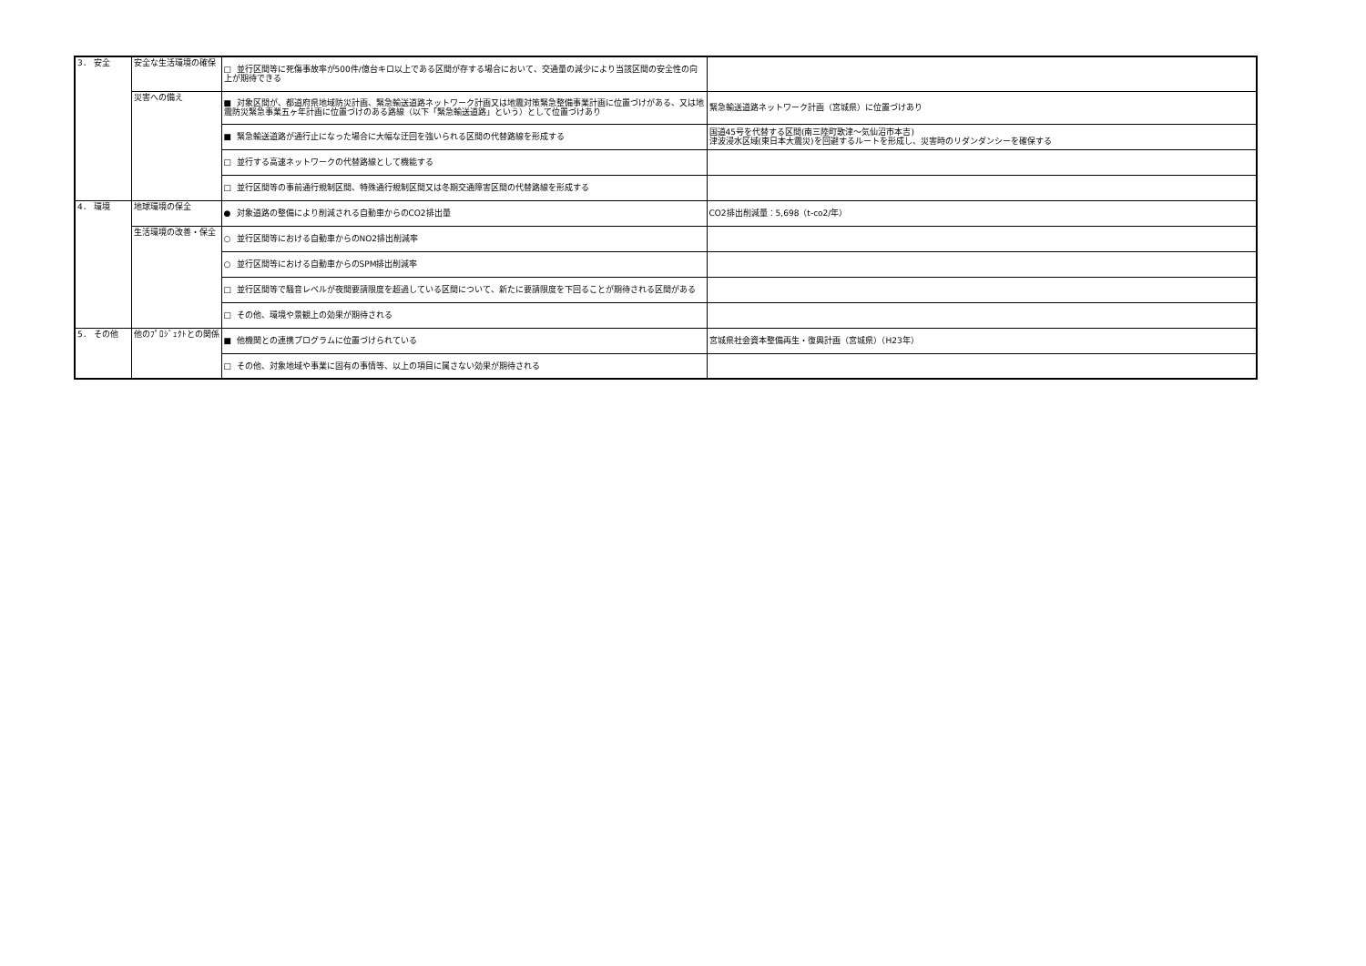| 3． 安全 | 安全な生活環境の確保 | □ 並行区間等に死傷事故率が500件/億台キロ以上である区間が存する場合において、交通量の減少により当該区間の安全性の向上が期待できる | |
| | 災害への備え | ■ 対象区間が、都道府県地域防災計画、緊急輸送道路ネットワーク計画又は地震対策緊急整備事業計画に位置づけがある、又は地震防災緊急事業五ヶ年計画に位置づけのある路線（以下「緊急輸送道路」という）として位置づけあり | 緊急輸送道路ネットワーク計画（宮城県）に位置づけあり |
| | | ■ 緊急輸送道路が通行止になった場合に大幅な迂回を強いられる区間の代替路線を形成する | 国道45号を代替する区間(南三陸町歌津～気仙沼市本吉) 津波浸水区域(東日本大震災)を回避するルートを形成し、災害時のリダンダンシーを確保する |
| | | □ 並行する高速ネットワークの代替路線として機能する | |
| | | □ 並行区間等の事前通行規制区間、特殊通行規制区間又は冬期交通障害区間の代替路線を形成する | |
| 4． 環境 | 地球環境の保全 | ● 対象道路の整備により削減される自動車からのCO2排出量 | CO2排出削減量：5,698（t-co2/年） |
| | 生活環境の改善・保全 | ○ 並行区間等における自動車からのNO2排出削減率 | |
| | | ○ 並行区間等における自動車からのSPM排出削減率 | |
| | | □ 並行区間等で騒音レベルが夜間要請限度を超過している区間について、新たに要請限度を下回ることが期待される区間がある | |
| | | □ その他、環境や景観上の効果が期待される | |
| 5． その他 | 他のﾌﾟﾛｼﾞｪｸﾄとの関係 | ■ 他機関との連携プログラムに位置づけられている | 宮城県社会資本整備再生・復興計画（宮城県）（H23年） |
| | | □ その他、対象地域や事業に固有の事情等、以上の項目に属さない効果が期待される | |